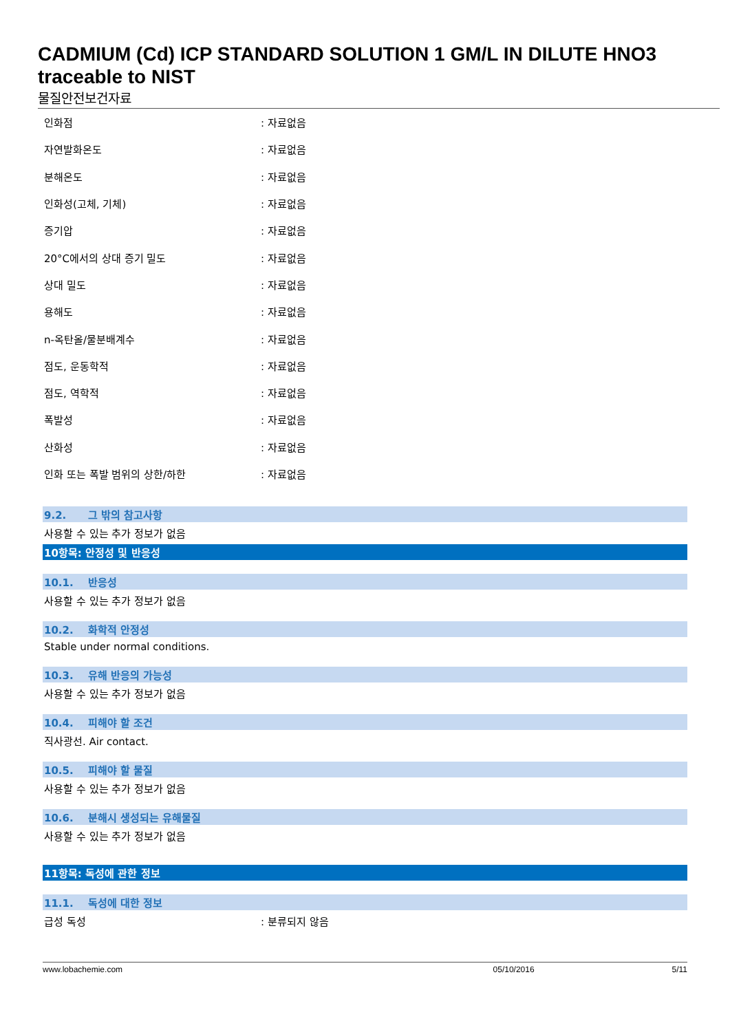CADMIUM (Cd) ICP STANDARD SOLUTION 1 GM/L IN DILUTE HNO3 traceable to NIST
물질안전보건자료
| 인화점 | : 자료없음 |
| 자연발화온도 | : 자료없음 |
| 분해온도 | : 자료없음 |
| 인화성(고체, 기체) | : 자료없음 |
| 증기압 | : 자료없음 |
| 20°C에서의 상대 증기 밀도 | : 자료없음 |
| 상대 밀도 | : 자료없음 |
| 용해도 | : 자료없음 |
| n-옥탄올/물분배계수 | : 자료없음 |
| 점도, 운동학적 | : 자료없음 |
| 점도, 역학적 | : 자료없음 |
| 폭발성 | : 자료없음 |
| 산화성 | : 자료없음 |
| 인화 또는 폭발 범위의 상한/하한 | : 자료없음 |
9.2. 그 밖의 참고사항
사용할 수 있는 추가 정보가 없음
10항목: 안정성 및 반응성
10.1. 반응성
사용할 수 있는 추가 정보가 없음
10.2. 화학적 안정성
Stable under normal conditions.
10.3. 유해 반응의 가능성
사용할 수 있는 추가 정보가 없음
10.4. 피해야 할 조건
직사광선. Air contact.
10.5. 피해야 할 물질
사용할 수 있는 추가 정보가 없음
10.6. 분해시 생성되는 유해물질
사용할 수 있는 추가 정보가 없음
11항목: 독성에 관한 정보
11.1. 독성에 대한 정보
급성 독성: 분류되지 않음
www.lobachemie.com 05/10/2016 5/11